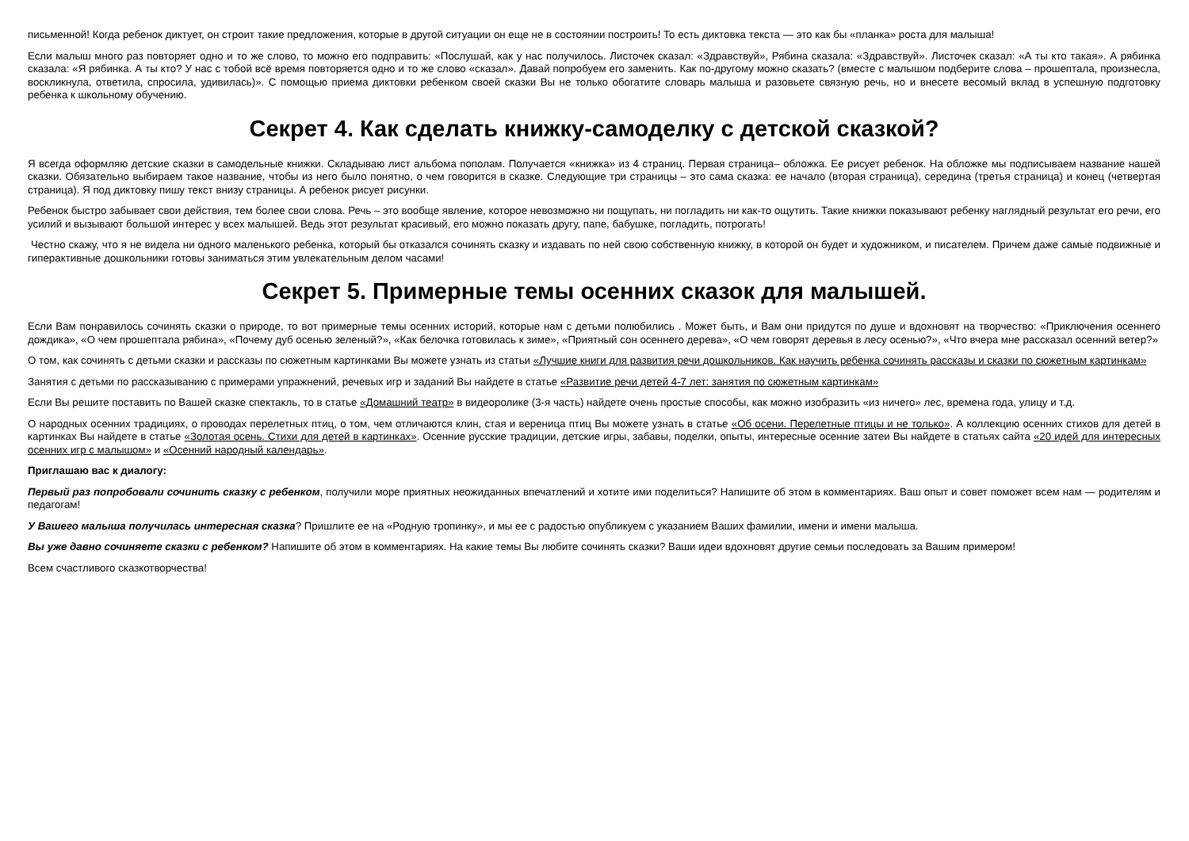письменной! Когда ребенок диктует, он строит такие предложения, которые в другой ситуации он еще не в состоянии построить! То есть диктовка текста — это как бы «планка» роста для малыша!
Если малыш много раз повторяет одно и то же слово, то можно его подправить: «Послушай, как у нас получилось. Листочек сказал: «Здравствуй», Рябина сказала: «Здравствуй». Листочек сказал: «А ты кто такая». А рябинка сказала: «Я рябинка. А ты кто? У нас с тобой всё время повторяется одно и то же слово «сказал». Давай попробуем его заменить. Как по-другому можно сказать? (вместе с малышом подберите слова – прошептала, произнесла, воскликнула, ответила, спросила, удивилась)». С помощью приема диктовки ребенком своей сказки Вы не только обогатите словарь малыша и разовьете связную речь, но и внесете весомый вклад в успешную подготовку ребенка к школьному обучению.
Секрет 4. Как сделать книжку-самоделку с детской сказкой?
Я всегда оформляю детские сказки в самодельные книжки. Складываю лист альбома пополам. Получается «книжка» из 4 страниц. Первая страница– обложка. Ее рисует ребенок. На обложке мы подписываем название нашей сказки. Обязательно выбираем такое название, чтобы из него было понятно, о чем говорится в сказке. Следующие три страницы – это сама сказка: ее начало (вторая страница), середина (третья страница) и конец (четвертая страница). Я под диктовку пишу текст внизу страницы. А ребенок рисует рисунки.
Ребенок быстро забывает свои действия, тем более свои слова. Речь – это вообще явление, которое невозможно ни пощупать, ни погладить ни как-то ощутить. Такие книжки показывают ребенку наглядный результат его речи, его усилий и вызывают большой интерес у всех малышей. Ведь этот результат красивый, его можно показать другу, папе, бабушке, погладить, потрогать!
Честно скажу, что я не видела ни одного маленького ребенка, который бы отказался сочинять сказку и издавать по ней свою собственную книжку, в которой он будет и художником, и писателем. Причем даже самые подвижные и гиперактивные дошкольники готовы заниматься этим увлекательным делом часами!
Секрет 5. Примерные темы осенних сказок для малышей.
Если Вам понравилось сочинять сказки о природе, то вот примерные темы осенних историй, которые нам с детьми полюбились . Может быть, и Вам они придутся по душе и вдохновят на творчество: «Приключения осеннего дождика», «О чем прошептала рябина», «Почему дуб осенью зеленый?», «Как белочка готовилась к зиме», «Приятный сон осеннего дерева», «О чем говорят деревья в лесу осенью?», «Что вчера мне рассказал осенний ветер?»
О том, как сочинять с детьми сказки и рассказы по сюжетным картинками Вы можете узнать из статьи «Лучшие книги для развития речи дошкольников. Как научить ребенка сочинять рассказы и сказки по сюжетным картинкам»
Занятия с детьми по рассказыванию с примерами упражнений, речевых игр и заданий Вы найдете в статье «Развитие речи детей 4-7 лет: занятия по сюжетным картинкам»
Если Вы решите поставить по Вашей сказке спектакль, то в статье «Домашний театр» в видеоролике (3-я часть) найдете очень простые способы, как можно изобразить «из ничего» лес, времена года, улицу и т.д.
О народных осенних традициях, о проводах перелетных птиц, о том, чем отличаются клин, стая и вереница птиц Вы можете узнать в статье «Об осени. Перелетные птицы и не только». А коллекцию осенних стихов для детей в картинках Вы найдете в статье «Золотая осень. Стихи для детей в картинках». Осенние русские традиции, детские игры, забавы, поделки, опыты, интересные осенние затеи Вы найдете в статьях сайта «20 идей для интересных осенних игр с малышом» и «Осенний народный календарь».
Приглашаю вас к диалогу:
Первый раз попробовали сочинить сказку с ребенком, получили море приятных неожиданных впечатлений и хотите ими поделиться? Напишите об этом в комментариях. Ваш опыт и совет поможет всем нам — родителям и педагогам!
У Вашего малыша получилась интересная сказка? Пришлите ее на «Родную тропинку», и мы ее с радостью опубликуем с указанием Ваших фамилии, имени и имени малыша.
Вы уже давно сочиняете сказки с ребенком? Напишите об этом в комментариях. На какие темы Вы любите сочинять сказки? Ваши идеи вдохновят другие семьи последовать за Вашим примером!
Всем счастливого сказкотворчества!